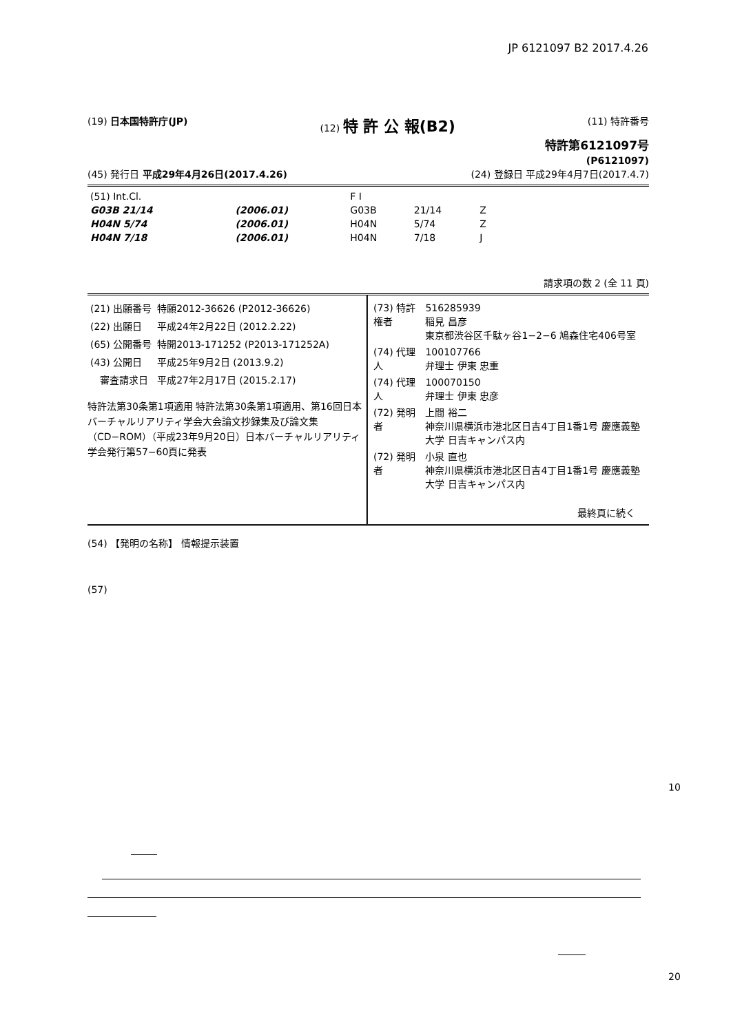JP 6121097 B2 2017.4.26
(19) 日本国特許庁(JP) (12) 特 許 公 報(B2)
(11) 特許番号
特許第6121097号
(P6121097)
(45) 発行日 平成29年4月26日(2017.4.26)
(24) 登録日 平成29年4月7日(2017.4.7)
| (51) Int.Cl. | | | F I | | |
| G03B 21/14 | | (2006.01) | G03B | 21/14 | Z |
| H04N 5/74 | | (2006.01) | H04N | 5/74 | Z |
| H04N 7/18 | | (2006.01) | H04N | 7/18 | J |
請求項の数 2 (全 11 頁)
| (21) 出願番号 | 特願2012-36626 (P2012-36626) |
| (22) 出願日 | 平成24年2月22日 (2012.2.22) |
| (65) 公開番号 | 特開2013-171252 (P2013-171252A) |
| (43) 公開日 | 平成25年9月2日 (2013.9.2) |
| 審査請求日 | 平成27年2月17日 (2015.2.17) |
特許法第30条第1項適用 特許法第30条第1項適用、第16回日本バーチャルリアリティ学会大会論文抄録集及び論文集（CD−ROM）（平成23年9月20日）日本バーチャルリアリティ学会発行第57−60頁に発表
| (73) 特許権者 | 516285939 稲見 昌彦 東京都渋谷区千駄ヶ谷1−2−6 鳩森住宅406号室 |
| (74) 代理人 | 100107766 弁理士 伊東 忠重 |
| (74) 代理人 | 100070150 弁理士 伊東 忠彦 |
| (72) 発明者 | 上間 裕二 神奈川県横浜市港北区日吉4丁目1番1号 慶應義塾大学 日吉キャンパス内 |
| (72) 発明者 | 小泉 直也 神奈川県横浜市港北区日吉4丁目1番1号 慶應義塾大学 日吉キャンパス内 |
最終頁に続く
(54) 【発明の名称】 情報提示装置
(57)
10
20